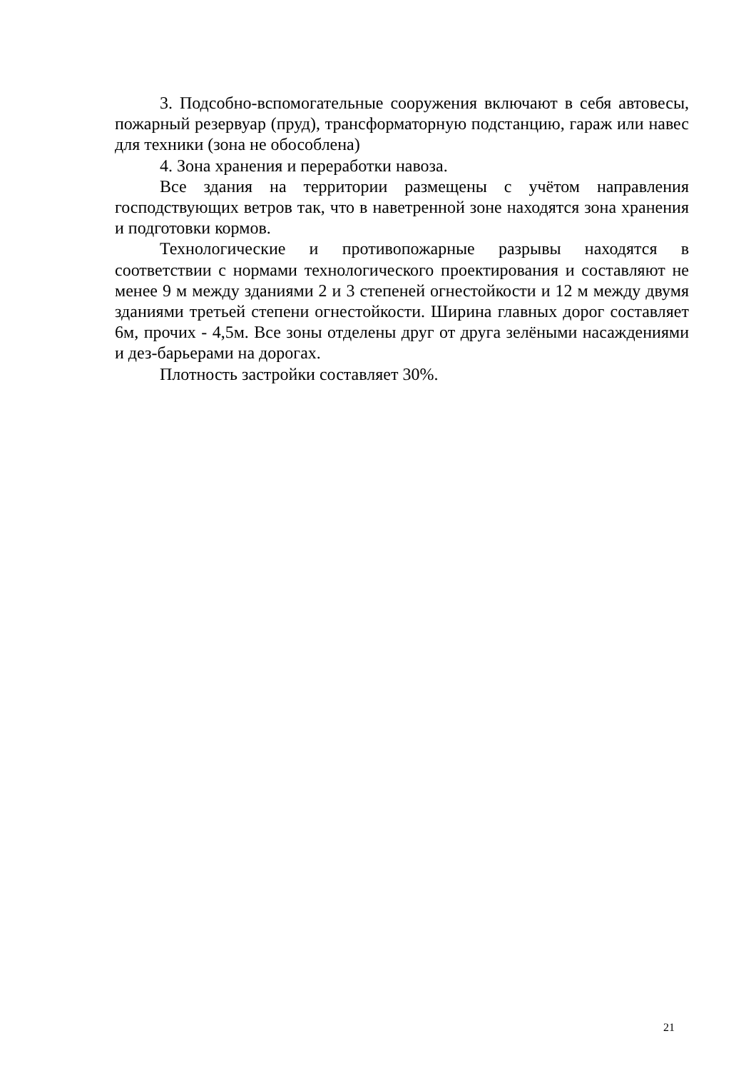3. Подсобно-вспомогательные сооружения включают в себя автовесы, пожарный резервуар (пруд), трансформаторную подстанцию, гараж или навес для техники (зона не обособлена)
4. Зона хранения и переработки навоза.
Все здания на территории размещены с учётом направления господствующих ветров так, что в наветренной зоне находятся зона хранения и подготовки кормов.
Технологические и противопожарные разрывы находятся в соответствии с нормами технологического проектирования и составляют не менее 9 м между зданиями 2 и 3 степеней огнестойкости и 12 м между двумя зданиями третьей степени огнестойкости. Ширина главных дорог составляет 6м, прочих - 4,5м. Все зоны отделены друг от друга зелёными насаждениями и дез-барьерами на дорогах.
Плотность застройки составляет 30%.
21